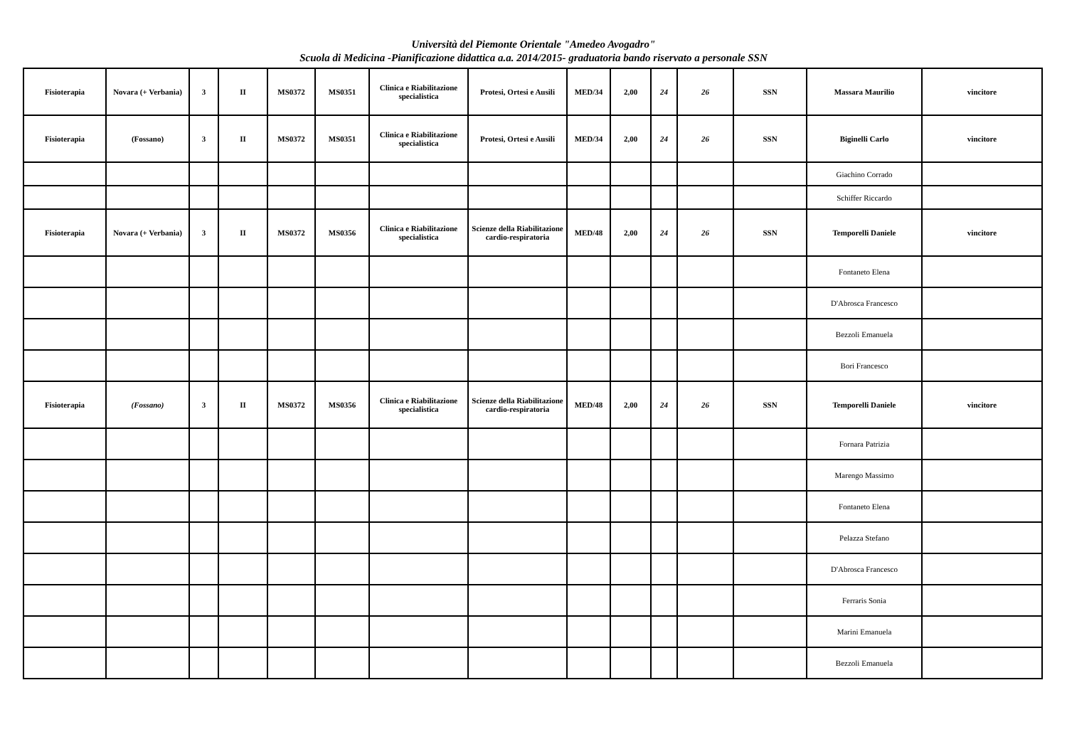Università del Piemonte Orientale "Amedeo Avogadro"
Scuola di Medicina -Pianificazione didattica a.a. 2014/2015- graduatoria bando riservato a personale SSN
| Fisioterapia | Novara (+ Verbania) | 3 | II | MS0372 | MS0351 | Clinica e Riabilitazione specialistica | Protesi, Ortesi e Ausili | MED/34 | 2,00 | 24 | 26 | SSN | Massara Maurilio | vincitore |
| Fisioterapia | (Fossano) | 3 | II | MS0372 | MS0351 | Clinica e Riabilitazione specialistica | Protesi, Ortesi e Ausili | MED/34 | 2,00 | 24 | 26 | SSN | Biginelli Carlo | vincitore |
| | | | | | | | | | | | | | Giachino Corrado | |
| | | | | | | | | | | | | | Schiffer Riccardo | |
| Fisioterapia | Novara (+ Verbania) | 3 | II | MS0372 | MS0356 | Clinica e Riabilitazione specialistica | Scienze della Riabilitazione cardio-respiratoria | MED/48 | 2,00 | 24 | 26 | SSN | Temporelli Daniele | vincitore |
| | | | | | | | | | | | | | Fontaneto Elena | |
| | | | | | | | | | | | | | D'Abrosca Francesco | |
| | | | | | | | | | | | | | Bezzoli Emanuela | |
| | | | | | | | | | | | | | Bori Francesco | |
| Fisioterapia | (Fossano) | 3 | II | MS0372 | MS0356 | Clinica e Riabilitazione specialistica | Scienze della Riabilitazione cardio-respiratoria | MED/48 | 2,00 | 24 | 26 | SSN | Temporelli Daniele | vincitore |
| | | | | | | | | | | | | | Fornara Patrizia | |
| | | | | | | | | | | | | | Marengo Massimo | |
| | | | | | | | | | | | | | Fontaneto Elena | |
| | | | | | | | | | | | | | Pelazza Stefano | |
| | | | | | | | | | | | | | D'Abrosca Francesco | |
| | | | | | | | | | | | | | Ferraris Sonia | |
| | | | | | | | | | | | | | Marini Emanuela | |
| | | | | | | | | | | | | | Bezzoli Emanuela | |